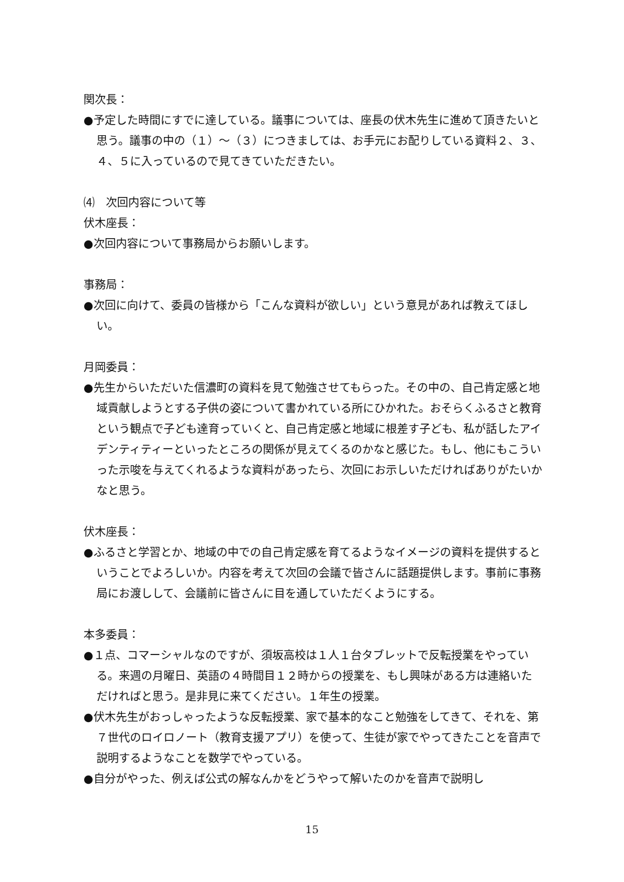関次長：
●予定した時間にすでに達している。議事については、座長の伏木先生に進めて頂きたいと思う。議事の中の（１）～（３）につきましては、お手元にお配りしている資料２、３、４、５に入っているので見てきていただきたい。
⑷　次回内容について等
伏木座長：
●次回内容について事務局からお願いします。
事務局：
●次回に向けて、委員の皆様から「こんな資料が欲しい」という意見があれば教えてほしい。
月岡委員：
●先生からいただいた信濃町の資料を見て勉強させてもらった。その中の、自己肯定感と地域貢献しようとする子供の姿について書かれている所にひかれた。おそらくふるさと教育という観点で子ども達育っていくと、自己肯定感と地域に根差す子ども、私が話したアイデンティティーといったところの関係が見えてくるのかなと感じた。もし、他にもこういった示唆を与えてくれるような資料があったら、次回にお示しいただければありがたいかなと思う。
伏木座長：
●ふるさと学習とか、地域の中での自己肯定感を育てるようなイメージの資料を提供するということでよろしいか。内容を考えて次回の会議で皆さんに話題提供します。事前に事務局にお渡しして、会議前に皆さんに目を通していただくようにする。
本多委員：
●１点、コマーシャルなのですが、須坂高校は１人１台タブレットで反転授業をやっている。来週の月曜日、英語の４時間目１２時からの授業を、もし興味がある方は連絡いただければと思う。是非見に来てください。１年生の授業。
●伏木先生がおっしゃったような反転授業、家で基本的なこと勉強をしてきて、それを、第７世代のロイロノート（教育支援アプリ）を使って、生徒が家でやってきたことを音声で説明するようなことを数学でやっている。
●自分がやった、例えば公式の解なんかをどうやって解いたのかを音声で説明し
15